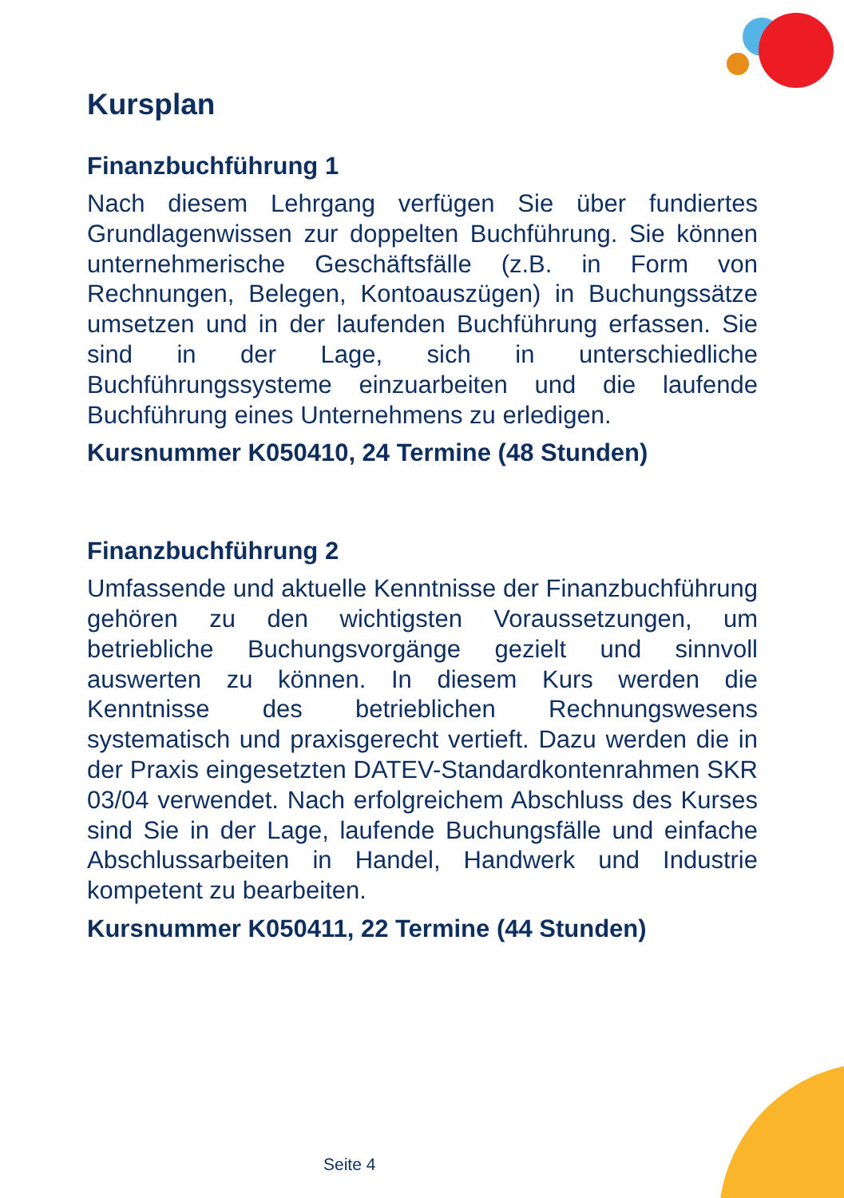Kursplan
Finanzbuchführung 1
Nach diesem Lehrgang verfügen Sie über fundiertes Grundlagenwissen zur doppelten Buchführung. Sie können unternehmerische Geschäftsfälle (z.B. in Form von Rechnungen, Belegen, Kontoauszügen) in Buchungssätze umsetzen und in der laufenden Buchführung erfassen. Sie sind in der Lage, sich in unterschiedliche Buchführungssysteme einzuarbeiten und die laufende Buchführung eines Unternehmens zu erledigen.
Kursnummer K050410, 24 Termine (48 Stunden)
Finanzbuchführung 2
Umfassende und aktuelle Kenntnisse der Finanzbuchführung gehören zu den wichtigsten Voraussetzungen, um betriebliche Buchungsvorgänge gezielt und sinnvoll auswerten zu können. In diesem Kurs werden die Kenntnisse des betrieblichen Rechnungswesens systematisch und praxisgerecht vertieft. Dazu werden die in der Praxis eingesetzten DATEV-Standardkontenrahmen SKR 03/04 verwendet. Nach erfolgreichem Abschluss des Kurses sind Sie in der Lage, laufende Buchungsfälle und einfache Abschlussarbeiten in Handel, Handwerk und Industrie kompetent zu bearbeiten.
Kursnummer K050411, 22 Termine (44 Stunden)
Seite 4